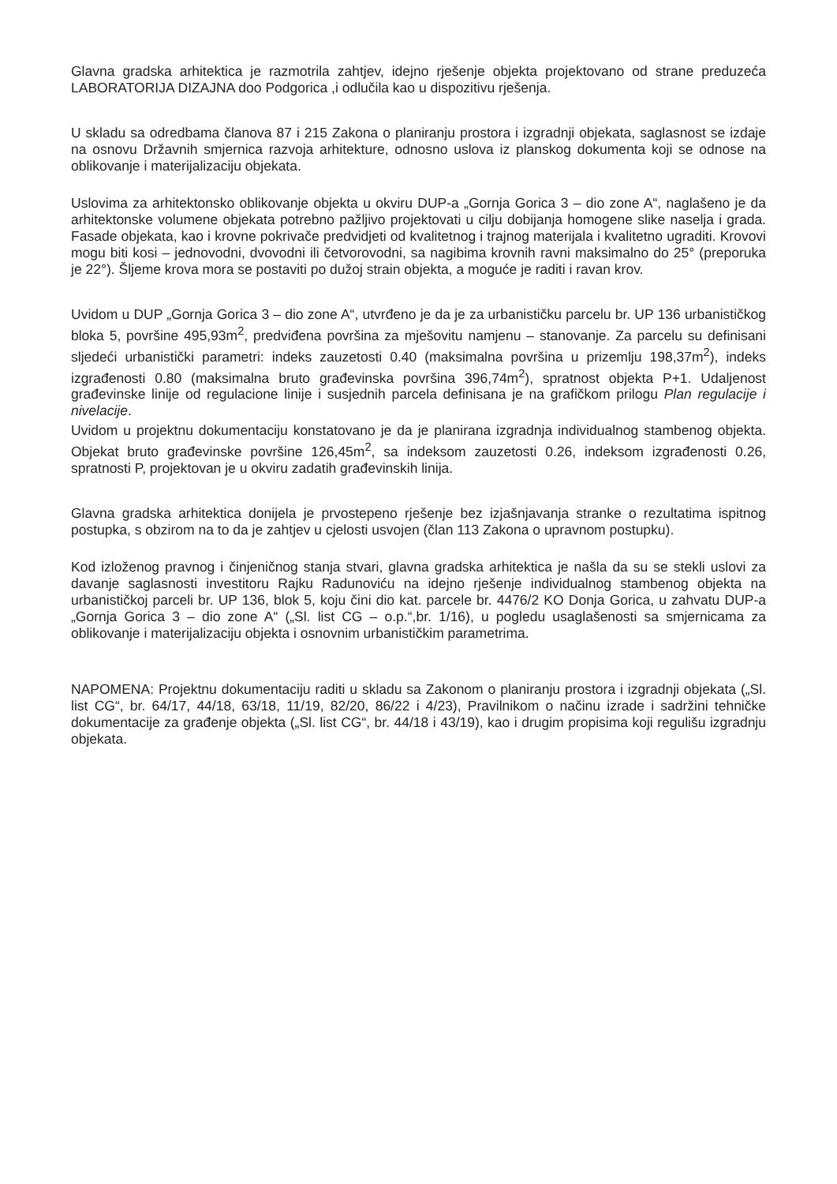Glavna gradska arhitektica je razmotrila zahtjev, idejno rješenje objekta projektovano od strane preduzeća LABORATORIJA DIZAJNA doo Podgorica ,i odlučila kao u dispozitivu rješenja.
U skladu sa odredbama članova 87 i 215 Zakona o planiranju prostora i izgradnji objekata, saglasnost se izdaje na osnovu Državnih smjernica razvoja arhitekture, odnosno uslova iz planskog dokumenta koji se odnose na oblikovanje i materijalizaciju objekata.
Uslovima za arhitektonsko oblikovanje objekta u okviru DUP-a „Gornja Gorica 3 – dio zone A“, naglašeno je da arhitektonske volumene objekata potrebno pažljivo projektovati u cilju dobijanja homogene slike naselja i grada. Fasade objekata, kao i krovne pokrivače predvidjeti od kvalitetnog i trajnog materijala i kvalitetno ugraditi. Krovovi mogu biti kosi – jednovodni, dvovodni ili četvorovodni, sa nagibima krovnih ravni maksimalno do 25° (preporuka je 22°). Šljeme krova mora se postaviti po dužoj strain objekta, a moguće je raditi i ravan krov.
Uvidom u DUP „Gornja Gorica 3 – dio zone A“, utvrđeno je da je za urbanističku parcelu br. UP 136 urbanističkog bloka 5, površine 495,93m<sup>2</sup>, predviđena površina za mješovitu namjenu – stanovanje. Za parcelu su definisani sljedeći urbanistički parametri: indeks zauzetosti 0.40 (maksimalna površina u prizemlju 198,37m<sup>2</sup>), indeks izgrađenosti 0.80 (maksimalna bruto građevinska površina 396,74m<sup>2</sup>), spratnost objekta P+1. Udaljenost građevinske linije od regulacione linije i susjednih parcela definisana je na grafičkom prilogu Plan regulacije i nivelacije.
Uvidom u projektnu dokumentaciju konstatovano je da je planirana izgradnja individualnog stambenog objekta. Objekat bruto građevinske površine 126,45m<sup>2</sup>, sa indeksom zauzetosti 0.26, indeksom izgrađenosti 0.26, spratnosti P, projektovan je u okviru zadatih građevinskih linija.
Glavna gradska arhitektica donijela je prvostepeno rješenje bez izjašnjavanja stranke o rezultatima ispitnog postupka, s obzirom na to da je zahtjev u cjelosti usvojen (član 113 Zakona o upravnom postupku).
Kod izloženog pravnog i činjeničnog stanja stvari, glavna gradska arhitektica je našla da su se stekli uslovi za davanje saglasnosti investitoru Rajku Radunoviću na idejno rješenje individualnog stambenog objekta na urbanističkoj parceli br. UP 136, blok 5, koju čini dio kat. parcele br. 4476/2 KO Donja Gorica, u zahvatu DUP-a „Gornja Gorica 3 – dio zone A“ („Sl. list CG – o.p.“,br. 1/16), u pogledu usaglašenosti sa smjernicama za oblikovanje i materijalizaciju objekta i osnovnim urbanističkim parametrima.
NAPOMENA: Projektnu dokumentaciju raditi u skladu sa Zakonom o planiranju prostora i izgradnji objekata („Sl. list CG“, br. 64/17, 44/18, 63/18, 11/19, 82/20, 86/22 i 4/23), Pravilnikom o načinu izrade i sadržini tehničke dokumentacije za građenje objekta („Sl. list CG“, br. 44/18 i 43/19), kao i drugim propisima koji regulišu izgradnju objekata.